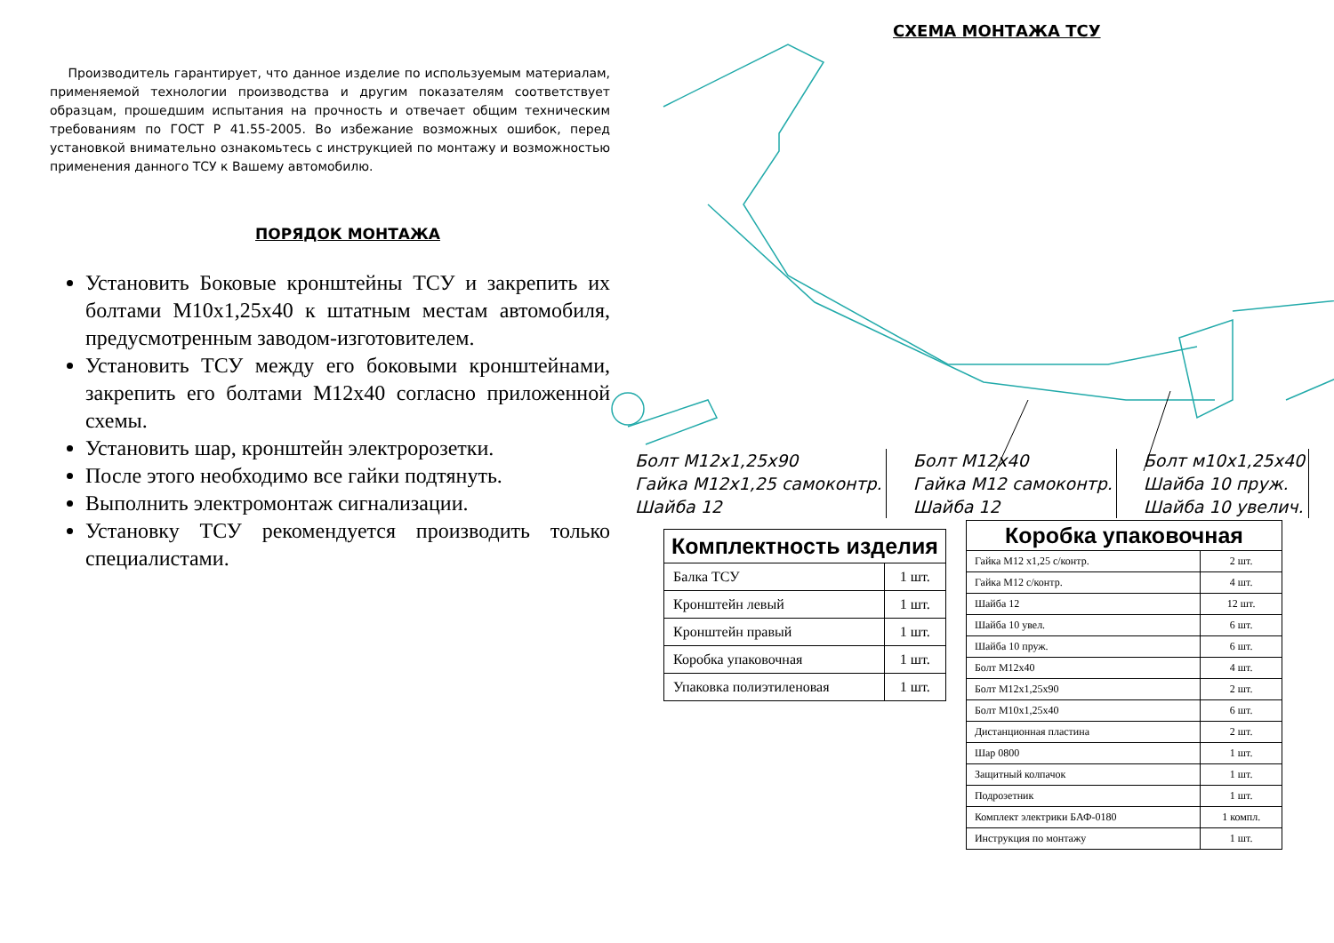Производитель гарантирует, что данное изделие по используемым материалам, применяемой технологии производства и другим показателям соответствует образцам, прошедшим испытания на прочность и отвечает общим техническим требованиям по ГОСТ Р 41.55-2005. Во избежание возможных ошибок, перед установкой внимательно ознакомьтесь с инструкцией по монтажу и возможностью применения данного ТСУ к Вашему автомобилю.
ПОРЯДОК МОНТАЖА
Установить Боковые кронштейны ТСУ и закрепить их болтами М10х1,25х40 к штатным местам автомобиля, предусмотренным заводом-изготовителем.
Установить ТСУ между его боковыми кронштейнами, закрепить его болтами М12х40 согласно приложенной схемы.
Установить шар, кронштейн электророзетки.
После этого необходимо все гайки подтянуть.
Выполнить электромонтаж сигнализации.
Установку ТСУ рекомендуется производить только специалистами.
СХЕМА МОНТАЖА ТСУ
Болт М12х1,25х90
Гайка М12х1,25 самоконтр.
Шайба 12
Болт М12х40
Гайка М12 самоконтр.
Шайба 12
Болт м10х1,25х40
Шайба 10 пруж.
Шайба 10 увелич.
| Комплектность изделия | |
| --- | --- |
| Балка ТСУ | 1 шт. |
| Кронштейн левый | 1 шт. |
| Кронштейн правый | 1 шт. |
| Коробка упаковочная | 1 шт. |
| Упаковка полиэтиленовая | 1 шт. |
| Коробка упаковочная | |
| --- | --- |
| Гайка М12 х1,25 с/контр. | 2 шт. |
| Гайка М12 с/контр. | 4 шт. |
| Шайба 12 | 12 шт. |
| Шайба 10 увел. | 6 шт. |
| Шайба 10 пруж. | 6 шт. |
| Болт М12х40 | 4 шт. |
| Болт М12х1,25х90 | 2 шт. |
| Болт М10х1,25х40 | 6 шт. |
| Дистанционная пластина | 2 шт. |
| Шар 0800 | 1 шт. |
| Защитный колпачок | 1 шт. |
| Подрозетник | 1 шт. |
| Комплект электрики БАФ-0180 | 1 компл. |
| Инструкция по монтажу | 1 шт. |